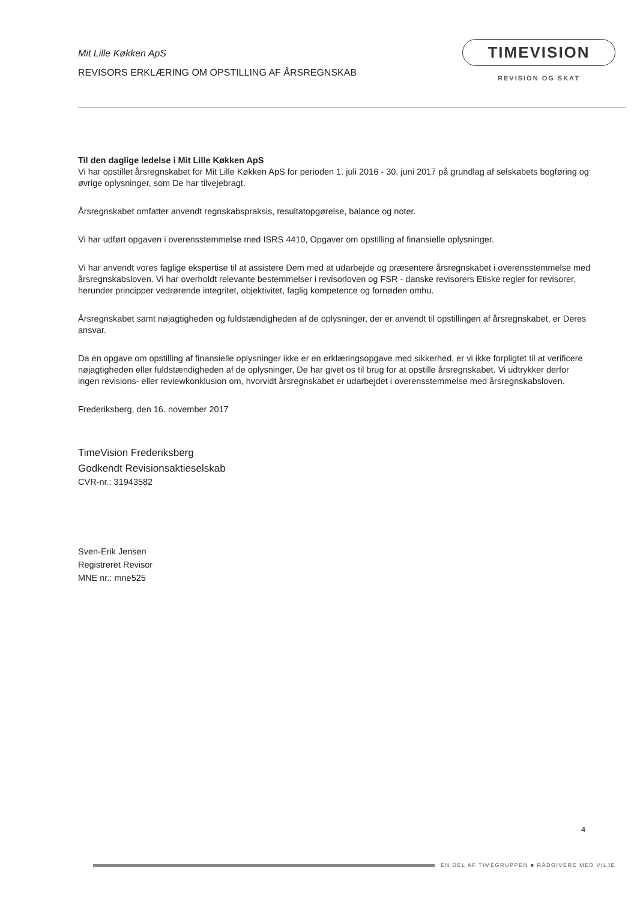Mit Lille Køkken ApS
REVISORS ERKLÆRING OM OPSTILLING AF ÅRSREGNSKAB
TIMEVISION
REVISION OG SKAT
Til den daglige ledelse i Mit Lille Køkken ApS
Vi har opstillet årsregnskabet for Mit Lille Køkken ApS for perioden 1. juli 2016 - 30. juni 2017 på grundlag af selskabets bogføring og øvrige oplysninger, som De har tilvejebragt.
Årsregnskabet omfatter anvendt regnskabspraksis, resultatopgørelse, balance og noter.
Vi har udført opgaven i overensstemmelse med ISRS 4410, Opgaver om opstilling af finansielle oplysninger.
Vi har anvendt vores faglige ekspertise til at assistere Dem med at udarbejde og præsentere årsregnskabet i overensstemmelse med årsregnskabsloven. Vi har overholdt relevante bestemmelser i revisorloven og FSR - danske revisorers Etiske regler for revisorer, herunder principper vedrørende integritet, objektivitet, faglig kompetence og fornøden omhu.
Årsregnskabet samt nøjagtigheden og fuldstændigheden af de oplysninger, der er anvendt til opstillingen af årsregnskabet, er Deres ansvar.
Da en opgave om opstilling af finansielle oplysninger ikke er en erklæringsopgave med sikkerhed, er vi ikke forpligtet til at verificere nøjagtigheden eller fuldstændigheden af de oplysninger, De har givet os til brug for at opstille årsregnskabet. Vi udtrykker derfor ingen revisions- eller reviewkonklusion om, hvorvidt årsregnskabet er udarbejdet i overensstemmelse med årsregnskabsloven.
Frederiksberg, den 16. november 2017
TimeVision Frederiksberg
Godkendt Revisionsaktieselskab
CVR-nr.: 31943582
Sven-Erik Jensen
Registreret Revisor
MNE nr.: mne525
4
EN DEL AF TIMEGRUPPEN ■ RÅDGIVERE MED VILJE